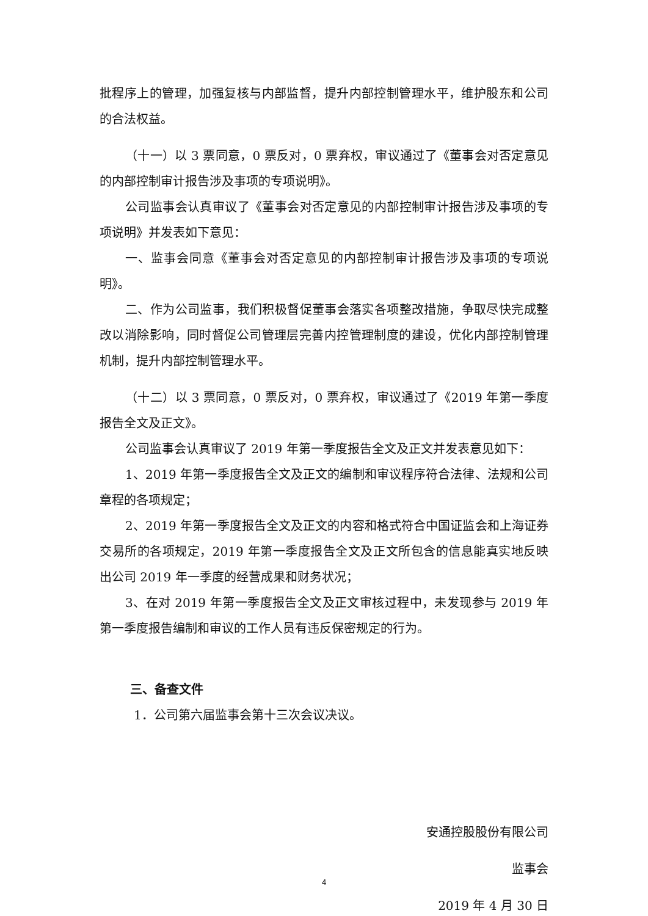批程序上的管理，加强复核与内部监督，提升内部控制管理水平，维护股东和公司的合法权益。
（十一）以 3 票同意，0 票反对，0 票弃权，审议通过了《董事会对否定意见的内部控制审计报告涉及事项的专项说明》。
公司监事会认真审议了《董事会对否定意见的内部控制审计报告涉及事项的专项说明》并发表如下意见：
一、监事会同意《董事会对否定意见的内部控制审计报告涉及事项的专项说明》。
二、作为公司监事，我们积极督促董事会落实各项整改措施，争取尽快完成整改以消除影响，同时督促公司管理层完善内控管理制度的建设，优化内部控制管理机制，提升内部控制管理水平。
（十二）以 3 票同意，0 票反对，0 票弃权，审议通过了《2019 年第一季度报告全文及正文》。
公司监事会认真审议了 2019 年第一季度报告全文及正文并发表意见如下：
1、2019 年第一季度报告全文及正文的编制和审议程序符合法律、法规和公司章程的各项规定；
2、2019 年第一季度报告全文及正文的内容和格式符合中国证监会和上海证券交易所的各项规定，2019 年第一季度报告全文及正文所包含的信息能真实地反映出公司 2019 年一季度的经营成果和财务状况；
3、在对 2019 年第一季度报告全文及正文审核过程中，未发现参与 2019 年第一季度报告编制和审议的工作人员有违反保密规定的行为。
三、备查文件
1．公司第六届监事会第十三次会议决议。
安通控股股份有限公司
监事会
2019 年 4 月 30 日
4